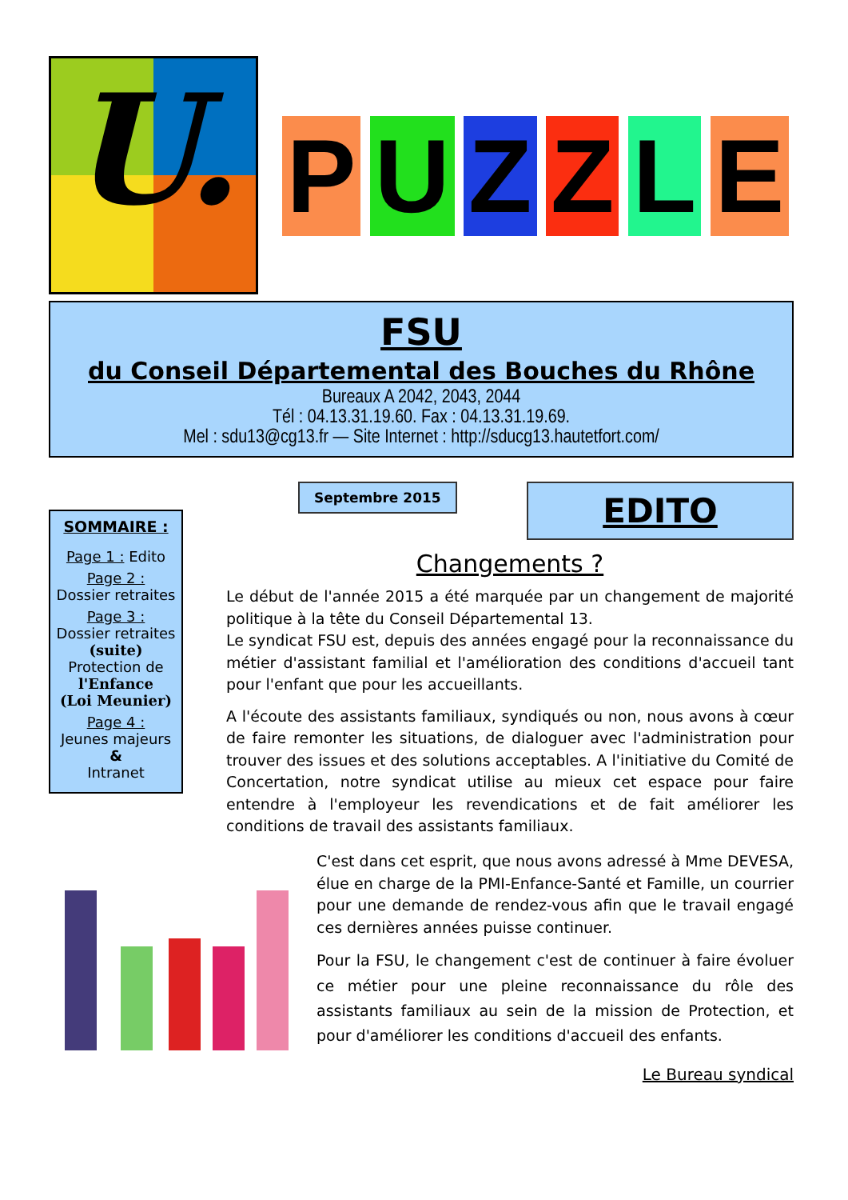U.
PUZZLE
FSU
du Conseil Départemental des Bouches du Rhône
Bureaux A 2042, 2043, 2044
Tél : 04.13.31.19.60. Fax : 04.13.31.19.69.
Mel : sdu13@cg13.fr — Site Internet : http://sducg13.hautetfort.com/
SOMMAIRE :
Page 1 : Edito
Page 2 :
Dossier retraites
Page 3 :
Dossier retraites
(suite)
Protection de
l'Enfance
(Loi Meunier)
Page 4 :
Jeunes majeurs
&
Intranet
Septembre 2015
EDITO
Changements ?
Le début de l'année 2015 a été marquée par un changement de majorité politique à la tête du Conseil Départemental 13.
Le syndicat FSU est, depuis des années engagé pour la reconnaissance du métier d'assistant familial et l'amélioration des conditions d'accueil tant pour l'enfant que pour les accueillants.
A l'écoute des assistants familiaux, syndiqués ou non, nous avons à cœur de faire remonter les situations, de dialoguer avec l'administration pour trouver des issues et des solutions acceptables. A l'initiative du Comité de Concertation, notre syndicat utilise au mieux cet espace pour faire entendre à l'employeur les revendications et de fait améliorer les conditions de travail des assistants familiaux.
C'est dans cet esprit, que nous avons adressé à Mme DEVESA, élue en charge de la PMI-Enfance-Santé et Famille, un courrier pour une demande de rendez-vous afin que le travail engagé ces dernières années puisse continuer.
Pour la FSU, le changement c'est de continuer à faire évoluer ce métier pour une pleine reconnaissance du rôle des assistants familiaux au sein de la mission de Protection, et pour d'améliorer les conditions d'accueil des enfants.
Le Bureau syndical